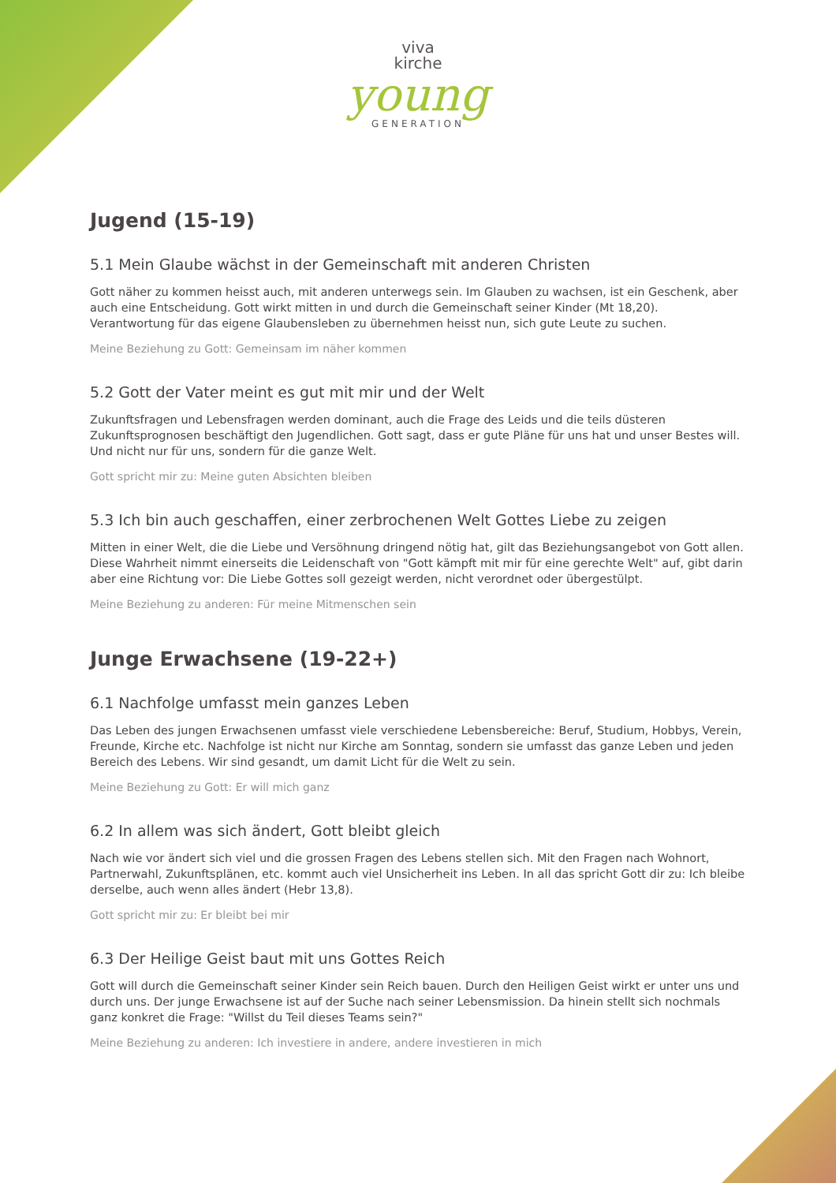viva
kirche
young
GENERATION
Jugend (15-19)
5.1 Mein Glaube wächst in der Gemeinschaft mit anderen Christen
Gott näher zu kommen heisst auch, mit anderen unterwegs sein. Im Glauben zu wachsen, ist ein Geschenk, aber auch eine Entscheidung. Gott wirkt mitten in und durch die Gemeinschaft seiner Kinder (Mt 18,20). Verantwortung für das eigene Glaubensleben zu übernehmen heisst nun, sich gute Leute zu suchen.
Meine Beziehung zu Gott: Gemeinsam im näher kommen
5.2 Gott der Vater meint es gut mit mir und der Welt
Zukunftsfragen und Lebensfragen werden dominant, auch die Frage des Leids und die teils düsteren Zukunftsprognosen beschäftigt den Jugendlichen. Gott sagt, dass er gute Pläne für uns hat und unser Bestes will. Und nicht nur für uns, sondern für die ganze Welt.
Gott spricht mir zu: Meine guten Absichten bleiben
5.3 Ich bin auch geschaffen, einer zerbrochenen Welt Gottes Liebe zu zeigen
Mitten in einer Welt, die die Liebe und Versöhnung dringend nötig hat, gilt das Beziehungsangebot von Gott allen. Diese Wahrheit nimmt einerseits die Leidenschaft von "Gott kämpft mit mir für eine gerechte Welt" auf, gibt darin aber eine Richtung vor: Die Liebe Gottes soll gezeigt werden, nicht verordnet oder übergestülpt.
Meine Beziehung zu anderen: Für meine Mitmenschen sein
Junge Erwachsene (19-22+)
6.1 Nachfolge umfasst mein ganzes Leben
Das Leben des jungen Erwachsenen umfasst viele verschiedene Lebensbereiche: Beruf, Studium, Hobbys, Verein, Freunde, Kirche etc. Nachfolge ist nicht nur Kirche am Sonntag, sondern sie umfasst das ganze Leben und jeden Bereich des Lebens. Wir sind gesandt, um damit Licht für die Welt zu sein.
Meine Beziehung zu Gott: Er will mich ganz
6.2 In allem was sich ändert, Gott bleibt gleich
Nach wie vor ändert sich viel und die grossen Fragen des Lebens stellen sich. Mit den Fragen nach Wohnort, Partnerwahl, Zukunftsplänen, etc. kommt auch viel Unsicherheit ins Leben. In all das spricht Gott dir zu: Ich bleibe derselbe, auch wenn alles ändert (Hebr 13,8).
Gott spricht mir zu: Er bleibt bei mir
6.3 Der Heilige Geist baut mit uns Gottes Reich
Gott will durch die Gemeinschaft seiner Kinder sein Reich bauen. Durch den Heiligen Geist wirkt er unter uns und durch uns. Der junge Erwachsene ist auf der Suche nach seiner Lebensmission. Da hinein stellt sich nochmals ganz konkret die Frage: "Willst du Teil dieses Teams sein?"
Meine Beziehung zu anderen: Ich investiere in andere, andere investieren in mich